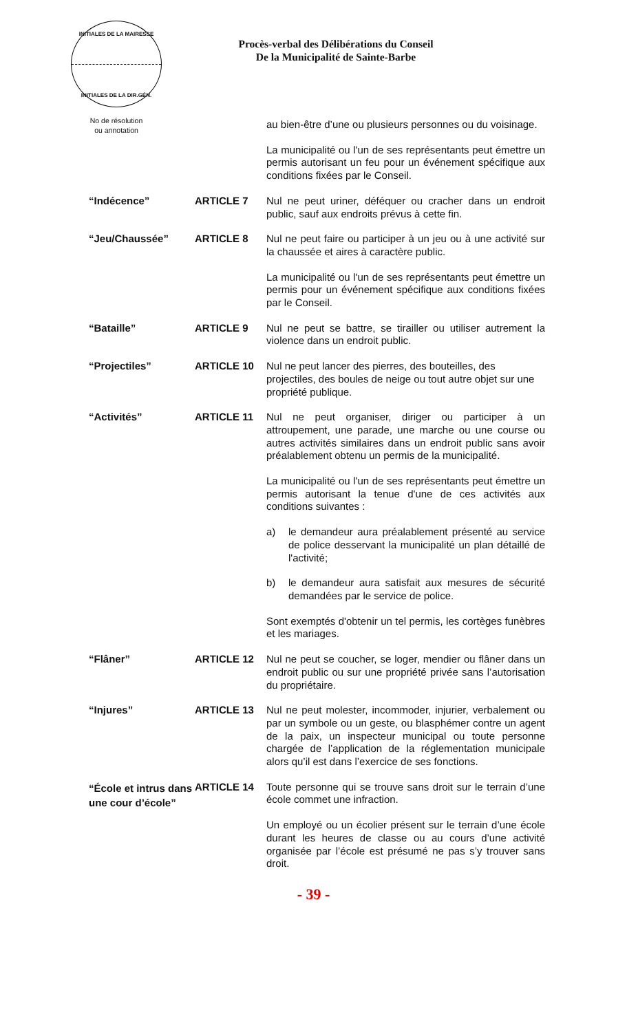INITIALES DE LA MAIRESSE
INITIALES DE LA DIR.GÉN.
No de résolution
ou annotation
Procès-verbal des Délibérations du Conseil
De la Municipalité de Sainte-Barbe
au bien-être d’une ou plusieurs personnes ou du voisinage.
La municipalité ou l'un de ses représentants peut émettre un permis autorisant un feu pour un événement spécifique aux conditions fixées par le Conseil.
“Indécence” ARTICLE 7 Nul ne peut uriner, déféquer ou cracher dans un endroit public, sauf aux endroits prévus à cette fin.
“Jeu/Chaussée” ARTICLE 8 Nul ne peut faire ou participer à un jeu ou à une activité sur la chaussée et aires à caractère public.
La municipalité ou l'un de ses représentants peut émettre un permis pour un événement spécifique aux conditions fixées par le Conseil.
“Bataille” ARTICLE 9 Nul ne peut se battre, se tirailler ou utiliser autrement la violence dans un endroit public.
“Projectiles” ARTICLE 10 Nul ne peut lancer des pierres, des bouteilles, des projectiles, des boules de neige ou tout autre objet sur une propriété publique.
“Activités” ARTICLE 11 Nul ne peut organiser, diriger ou participer à un attroupement, une parade, une marche ou une course ou autres activités similaires dans un endroit public sans avoir préalablement obtenu un permis de la municipalité.
La municipalité ou l'un de ses représentants peut émettre un permis autorisant la tenue d'une de ces activités aux conditions suivantes :
a) le demandeur aura préalablement présenté au service de police desservant la municipalité un plan détaillé de l'activité;
b) le demandeur aura satisfait aux mesures de sécurité demandées par le service de police.
Sont exemptés d'obtenir un tel permis, les cortèges funèbres et les mariages.
“Flâner” ARTICLE 12 Nul ne peut se coucher, se loger, mendier ou flâner dans un endroit public ou sur une propriété privée sans l’autorisation du propriétaire.
“Injures” ARTICLE 13 Nul ne peut molester, incommoder, injurier, verbalement ou par un symbole ou un geste, ou blasphémer contre un agent de la paix, un inspecteur municipal ou toute personne chargée de l’application de la réglementation municipale alors qu’il est dans l’exercice de ses fonctions.
“École et intrus dans une cour d’école”
ARTICLE 14 Toute personne qui se trouve sans droit sur le terrain d’une école commet une infraction.
Un employé ou un écolier présent sur le terrain d’une école durant les heures de classe ou au cours d’une activité organisée par l’école est présumé ne pas s’y trouver sans droit.
- 39 -